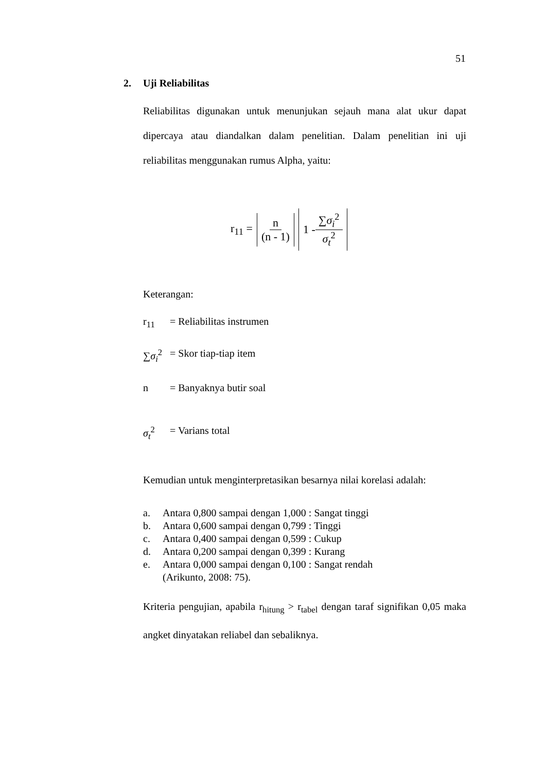51
2. Uji Reliabilitas
Reliabilitas digunakan untuk menunjukan sejauh mana alat ukur dapat dipercaya atau diandalkan dalam penelitian. Dalam penelitian ini uji reliabilitas menggunakan rumus Alpha, yaitu:
r<sub>11</sub> = n (n - 1) 1 - ∑σ<sub>i</sub><sup>2</sup> σ<sub>t</sub><sup>2</sup>
Keterangan:
r<sub>11</sub> = Reliabilitas instrumen
∑σ<sub>i</sub><sup>2</sup> = Skor tiap-tiap item
n = Banyaknya butir soal
σ<sub>t</sub><sup>2</sup> = Varians total
Kemudian untuk menginterpretasikan besarnya nilai korelasi adalah:
a. Antara 0,800 sampai dengan 1,000 : Sangat tinggi
b. Antara 0,600 sampai dengan 0,799 : Tinggi
c. Antara 0,400 sampai dengan 0,599 : Cukup
d. Antara 0,200 sampai dengan 0,399 : Kurang
e. Antara 0,000 sampai dengan 0,100 : Sangat rendah
(Arikunto, 2008: 75).
Kriteria pengujian, apabila r<sub>hitung</sub> > r<sub>tabel</sub> dengan taraf signifikan 0,05 maka angket dinyatakan reliabel dan sebaliknya.